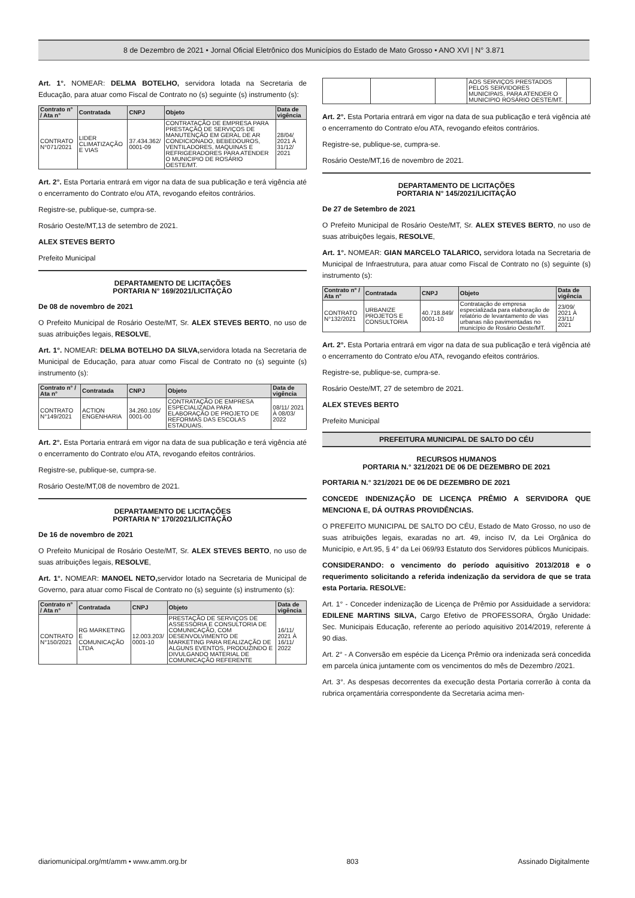8 de Dezembro de 2021 • Jornal Oficial Eletrônico dos Municípios do Estado de Mato Grosso • ANO XVI | N° 3.871
Art. 1°. NOMEAR: DELMA BOTELHO, servidora lotada na Secretaria de Educação, para atuar como Fiscal de Contrato no (s) seguinte (s) instrumento (s):
| Contrato n° / Ata n° | Contratada | CNPJ | Objeto | Data de vigência |
| --- | --- | --- | --- | --- |
| CONTRATO N°071/2021 | LIDER CLIMATIZAÇÃO E VIAS | 37.434.362/ 0001-09 | CONTRATAÇÃO DE EMPRESA PARA PRESTAÇÃO DE SERVIÇOS DE MANUTENÇÃO EM GERAL DE AR CONDICIONADO, BEBEDOUROS, VENTILADORES, MAQUINAS E REFRIGERADORES PARA ATENDER O MUNICIPIO DE ROSÁRIO OESTE/MT. | 28/04/ 2021 À 31/12/ 2021 |
Art. 2°. Esta Portaria entrará em vigor na data de sua publicação e terá vigência até o encerramento do Contrato e/ou ATA, revogando efeitos contrários.
Registre-se, publique-se, cumpra-se.
Rosário Oeste/MT,13 de setembro de 2021.
ALEX STEVES BERTO
Prefeito Municipal
DEPARTAMENTO DE LICITAÇÕES
PORTARIA N° 169/2021/LICITAÇÃO
De 08 de novembro de 2021
O Prefeito Municipal de Rosário Oeste/MT, Sr. ALEX STEVES BERTO, no uso de suas atribuições legais, RESOLVE,
Art. 1°. NOMEAR: DELMA BOTELHO DA SILVA, servidora lotada na Secretaria de Municipal de Educação, para atuar como Fiscal de Contrato no (s) seguinte (s) instrumento (s):
| Contrato n° / Ata n° | Contratada | CNPJ | Objeto | Data de vigência |
| --- | --- | --- | --- | --- |
| CONTRATO N°149/2021 | ACTION ENGENHARIA | 34.260.105/ 0001-00 | CONTRATAÇÃO DE EMPRESA ESPECIALIZADA PARA ELABORAÇÃO DE PROJETO DE REFORMAS DAS ESCOLAS ESTADUAIS. | 08/11/ 2021 À 08/03/ 2022 |
Art. 2°. Esta Portaria entrará em vigor na data de sua publicação e terá vigência até o encerramento do Contrato e/ou ATA, revogando efeitos contrários.
Registre-se, publique-se, cumpra-se.
Rosário Oeste/MT,08 de novembro de 2021.
DEPARTAMENTO DE LICITAÇÕES
PORTARIA N° 170/2021/LICITAÇÃO
De 16 de novembro de 2021
O Prefeito Municipal de Rosário Oeste/MT, Sr. ALEX STEVES BERTO, no uso de suas atribuições legais, RESOLVE,
Art. 1°. NOMEAR: MANOEL NETO, servidor lotado na Secretaria de Municipal de Governo, para atuar como Fiscal de Contrato no (s) seguinte (s) instrumento (s):
| Contrato n° / Ata n° | Contratada | CNPJ | Objeto | Data de vigência |
| --- | --- | --- | --- | --- |
| CONTRATO N°150/2021 | RG MARKETING E COMUNICAÇÃO LTDA | 12.003.203/ 0001-10 | PRESTAÇÃO DE SERVIÇOS DE ASSESSORIA E CONSULTORIA DE COMUNICAÇÃO, COM DESENVOLVIMENTO DE MARKETING PARA REALIZAÇÃO DE ALGUNS EVENTOS, PRODUZINDO E DIVULGANDO MATERIAL DE COMUNICAÇÃO REFERENTE | 16/11/ 2021 À 16/11/ 2022 |
| | | | AOS SERVIÇOS PRESTADOS PELOS SERVIDORES MUNICIPAIS, PARA ATENDER O MUNICIPIO ROSÁRIO OESTE/MT. | |
Art. 2°. Esta Portaria entrará em vigor na data de sua publicação e terá vigência até o encerramento do Contrato e/ou ATA, revogando efeitos contrários.
Registre-se, publique-se, cumpra-se.
Rosário Oeste/MT,16 de novembro de 2021.
DEPARTAMENTO DE LICITAÇÕES
PORTARIA N° 145/2021/LICITAÇÃO
De 27 de Setembro de 2021
O Prefeito Municipal de Rosário Oeste/MT, Sr. ALEX STEVES BERTO, no uso de suas atribuições legais, RESOLVE,
Art. 1°. NOMEAR: GIAN MARCELO TALARICO, servidora lotada na Secretaria de Municipal de Infraestrutura, para atuar como Fiscal de Contrato no (s) seguinte (s) instrumento (s):
| Contrato n° / Ata n° | Contratada | CNPJ | Objeto | Data de vigência |
| --- | --- | --- | --- | --- |
| CONTRATO N°132/2021 | URBANIZE PROJETOS E CONSULTORIA | 40.718.849/ 0001-10 | Contratação de empresa especializada para elaboração de relatório de levantamento de vias urbanas não pavimentadas no município de Rosário Oeste/MT. | 23/09/ 2021 À 23/11/ 2021 |
Art. 2°. Esta Portaria entrará em vigor na data de sua publicação e terá vigência até o encerramento do Contrato e/ou ATA, revogando efeitos contrários.
Registre-se, publique-se, cumpra-se.
Rosário Oeste/MT, 27 de setembro de 2021.
ALEX STEVES BERTO
Prefeito Municipal
PREFEITURA MUNICIPAL DE SALTO DO CÉU
RECURSOS HUMANOS
PORTARIA N.° 321/2021 DE 06 DE DEZEMBRO DE 2021
PORTARIA N.° 321/2021 DE 06 DE DEZEMBRO DE 2021
CONCEDE INDENIZAÇÃO DE LICENÇA PRÊMIO A SERVIDORA QUE MENCIONA E, DÁ OUTRAS PROVIDÊNCIAS.
O PREFEITO MUNICIPAL DE SALTO DO CÉU, Estado de Mato Grosso, no uso de suas atribuições legais, exaradas no art. 49, inciso IV, da Lei Orgânica do Município, e Art.95, § 4° da Lei 069/93 Estatuto dos Servidores públicos Municipais.
CONSIDERANDO: o vencimento do período aquisitivo 2013/2018 e o requerimento solicitando a referida indenização da servidora de que se trata esta Portaria. RESOLVE:
Art. 1° - Conceder indenização de Licença de Prêmio por Assiduidade a servidora: EDILENE MARTINS SILVA, Cargo Efetivo de PROFESSORA, Órgão Unidade: Sec. Municipais Educação, referente ao período aquisitivo 2014/2019, referente á 90 dias.
Art. 2° - A Conversão em espécie da Licença Prêmio ora indenizada será concedida em parcela única juntamente com os vencimentos do mês de Dezembro /2021.
Art. 3°. As despesas decorrentes da execução desta Portaria correrão à conta da rubrica orçamentária correspondente da Secretaria acima men-
diariomunicipal.org/mt/amm • www.amm.org.br 803 Assinado Digitalmente